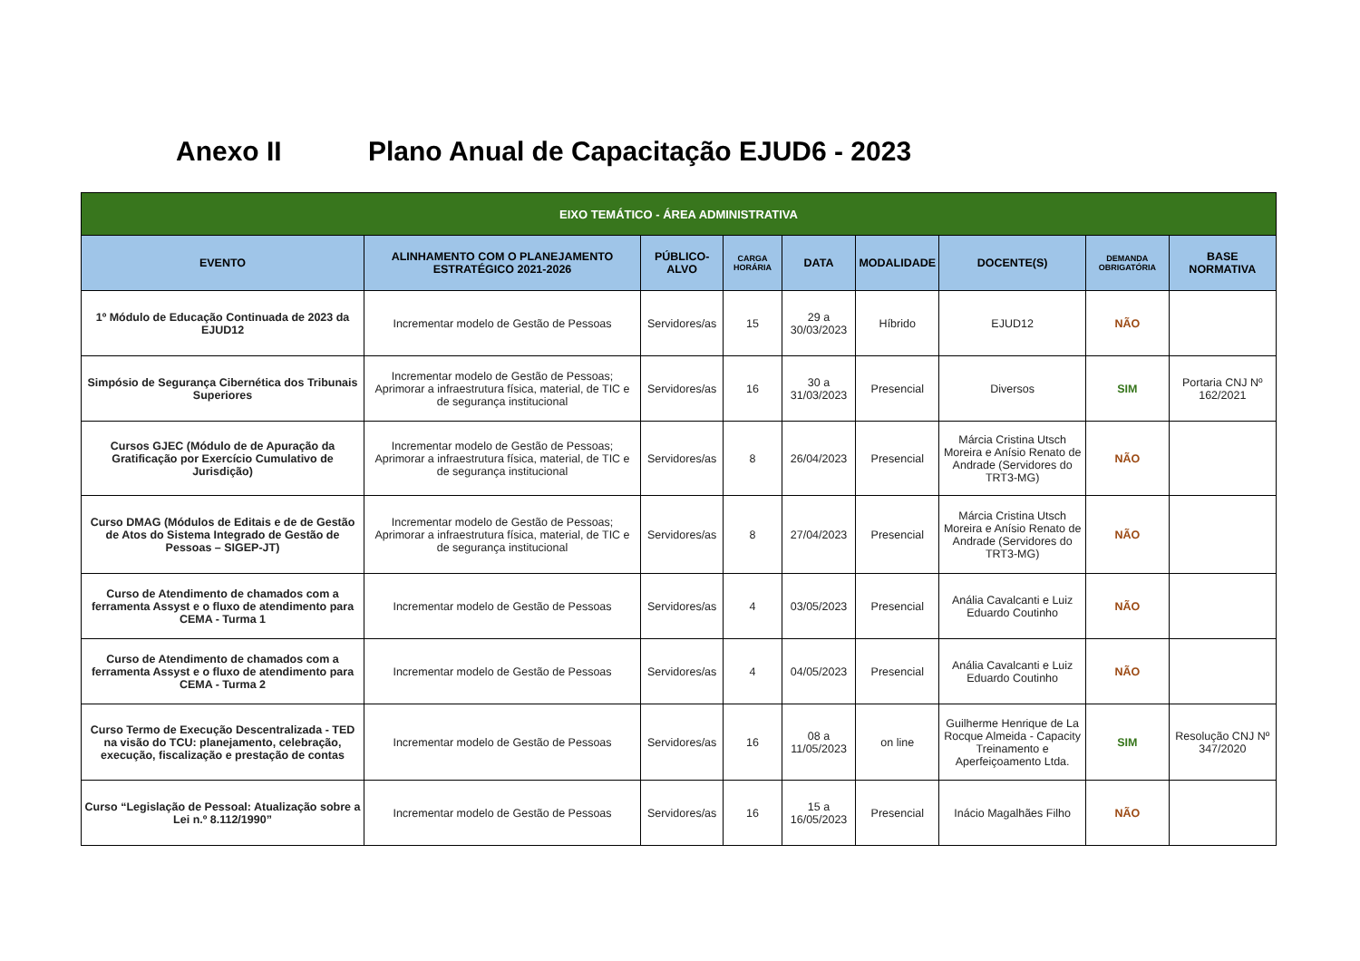Anexo II Plano Anual de Capacitação EJUD6 - 2023
| EIXO TEMÁTICO - ÁREA ADMINISTRATIVA | | | | | | | | |
| EVENTO | ALINHAMENTO COM O PLANEJAMENTO ESTRATÉGICO 2021-2026 | PÚBLICO-ALVO | CARGA HORÁRIA | DATA | MODALIDADE | DOCENTE(S) | DEMANDA OBRIGATÓRIA | BASE NORMATIVA |
| 1º Módulo de Educação Continuada de 2023 da EJUD12 | Incrementar modelo de Gestão de Pessoas | Servidores/as | 15 | 29 a 30/03/2023 | Híbrido | EJUD12 | NÃO | |
| Simpósio de Segurança Cibernética dos Tribunais Superiores | Incrementar modelo de Gestão de Pessoas; Aprimorar a infraestrutura física, material, de TIC e de segurança institucional | Servidores/as | 16 | 30 a 31/03/2023 | Presencial | Diversos | SIM | Portaria CNJ Nº 162/2021 |
| Cursos GJEC (Módulo de de Apuração da Gratificação por Exercício Cumulativo de Jurisdição) | Incrementar modelo de Gestão de Pessoas; Aprimorar a infraestrutura física, material, de TIC e de segurança institucional | Servidores/as | 8 | 26/04/2023 | Presencial | Márcia Cristina Utsch Moreira e Anísio Renato de Andrade (Servidores do TRT3-MG) | NÃO | |
| Curso DMAG (Módulos de Editais e de de Gestão de Atos do Sistema Integrado de Gestão de Pessoas – SIGEP-JT) | Incrementar modelo de Gestão de Pessoas; Aprimorar a infraestrutura física, material, de TIC e de segurança institucional | Servidores/as | 8 | 27/04/2023 | Presencial | Márcia Cristina Utsch Moreira e Anísio Renato de Andrade (Servidores do TRT3-MG) | NÃO | |
| Curso de Atendimento de chamados com a ferramenta Assyst e o fluxo de atendimento para CEMA - Turma 1 | Incrementar modelo de Gestão de Pessoas | Servidores/as | 4 | 03/05/2023 | Presencial | Anália Cavalcanti e Luiz Eduardo Coutinho | NÃO | |
| Curso de Atendimento de chamados com a ferramenta Assyst e o fluxo de atendimento para CEMA - Turma 2 | Incrementar modelo de Gestão de Pessoas | Servidores/as | 4 | 04/05/2023 | Presencial | Anália Cavalcanti e Luiz Eduardo Coutinho | NÃO | |
| Curso Termo de Execução Descentralizada - TED na visão do TCU: planejamento, celebração, execução, fiscalização e prestação de contas | Incrementar modelo de Gestão de Pessoas | Servidores/as | 16 | 08 a 11/05/2023 | on line | Guilherme Henrique de La Rocque Almeida - Capacity Treinamento e Aperfeiçoamento Ltda. | SIM | Resolução CNJ Nº 347/2020 |
| Curso “Legislação de Pessoal: Atualização sobre a Lei n.º 8.112/1990” | Incrementar modelo de Gestão de Pessoas | Servidores/as | 16 | 15 a 16/05/2023 | Presencial | Inácio Magalhães Filho | NÃO | |